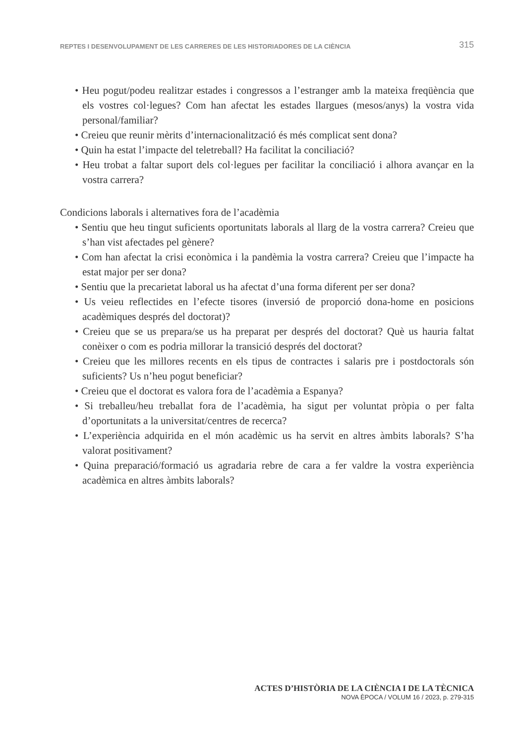REPTES I DESENVOLUPAMENT DE LES CARRERES DE LES HISTORIADORES DE LA CIÈNCIA 315
• Heu pogut/podeu realitzar estades i congressos a l’estranger amb la mateixa freqüència que els vostres col·legues? Com han afectat les estades llargues (mesos/anys) la vostra vida personal/familiar?
• Creieu que reunir mèrits d’internacionalització és més complicat sent dona?
• Quin ha estat l’impacte del teletreball? Ha facilitat la conciliació?
• Heu trobat a faltar suport dels col·legues per facilitar la conciliació i alhora avançar en la vostra carrera?
Condicions laborals i alternatives fora de l’acadèmia
• Sentiu que heu tingut suficients oportunitats laborals al llarg de la vostra carrera? Creieu que s’han vist afectades pel gènere?
• Com han afectat la crisi econòmica i la pandèmia la vostra carrera? Creieu que l’impacte ha estat major per ser dona?
• Sentiu que la precarietat laboral us ha afectat d’una forma diferent per ser dona?
• Us veieu reflectides en l’efecte tisores (inversió de proporció dona-home en posicions acadèmiques després del doctorat)?
• Creieu que se us prepara/se us ha preparat per després del doctorat? Què us hauria faltat conèixer o com es podria millorar la transició després del doctorat?
• Creieu que les millores recents en els tipus de contractes i salaris pre i postdoctorals són suficients? Us n’heu pogut beneficiar?
• Creieu que el doctorat es valora fora de l’acadèmia a Espanya?
• Si treballeu/heu treballat fora de l’acadèmia, ha sigut per voluntat pròpia o per falta d’oportunitats a la universitat/centres de recerca?
• L’experiència adquirida en el món acadèmic us ha servit en altres àmbits laborals? S’ha valorat positivament?
• Quina preparació/formació us agradaria rebre de cara a fer valdre la vostra experiència acadèmica en altres àmbits laborals?
ACTES D’HISTÒRIA DE LA CIÈNCIA I DE LA TÈCNICA
NOVA ÈPOCA / VOLUM 16 / 2023, p. 279-315